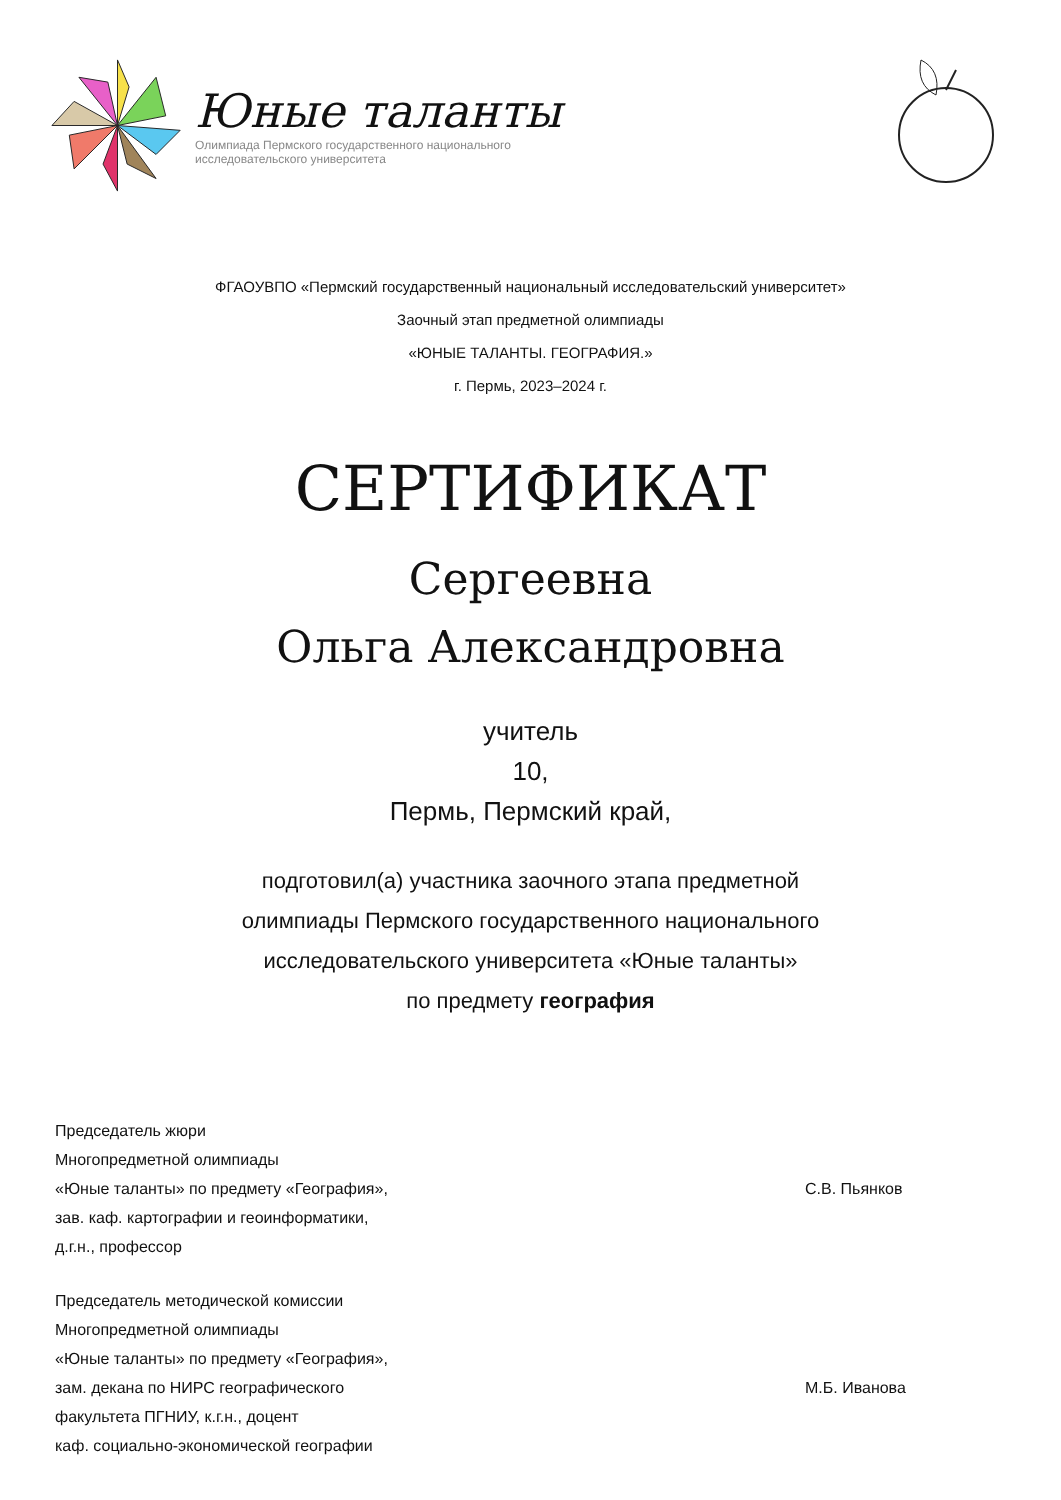Юные таланты
Олимпиада Пермского государственного национального
исследовательского университета
ФГАОУВПО «Пермский государственный национальный исследовательский университет»
Заочный этап предметной олимпиады
«ЮНЫЕ ТАЛАНТЫ. ГЕОГРАФИЯ.»
г. Пермь, 2023–2024 г.
СЕРТИФИКАТ
Сергеевна
Ольга Александровна
учитель
10,
Пермь, Пермский край,
подготовил(а) участника заочного этапа предметной
олимпиады Пермского государственного национального
исследовательского университета «Юные таланты»
по предмету география
Председатель жюри
Многопредметной олимпиады
«Юные таланты» по предмету «География»,
зав. каф. картографии и геоинформатики,
д.г.н., профессор
С.В. Пьянков
Председатель методической комиссии
Многопредметной олимпиады
«Юные таланты» по предмету «География»,
зам. декана по НИРС географического
факультета ПГНИУ, к.г.н., доцент
каф. социально-экономической географии
М.Б. Иванова